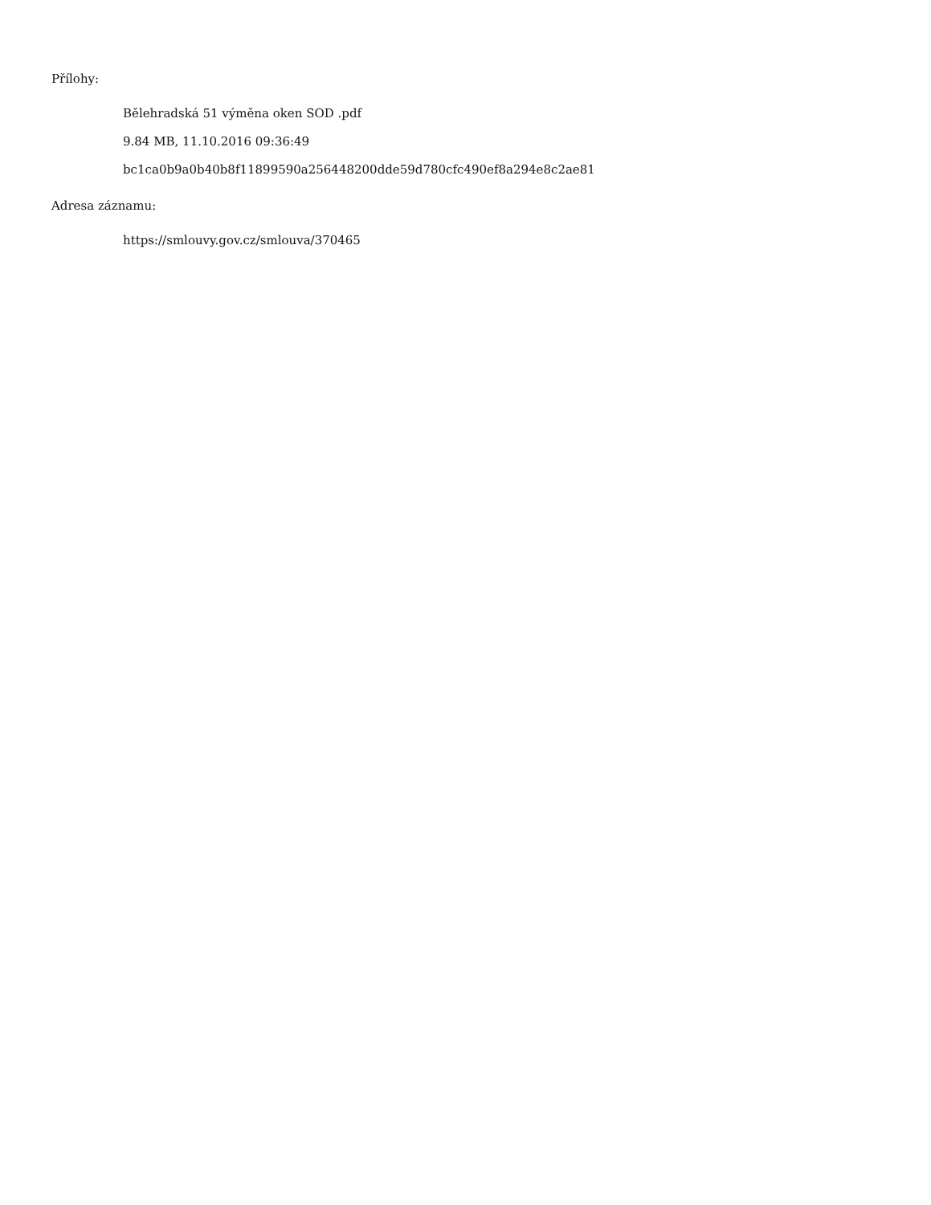Přílohy:
Bělehradská 51 výměna oken SOD .pdf
9.84 MB, 11.10.2016 09:36:49
bc1ca0b9a0b40b8f11899590a256448200dde59d780cfc490ef8a294e8c2ae81
Adresa záznamu:
https://smlouvy.gov.cz/smlouva/370465